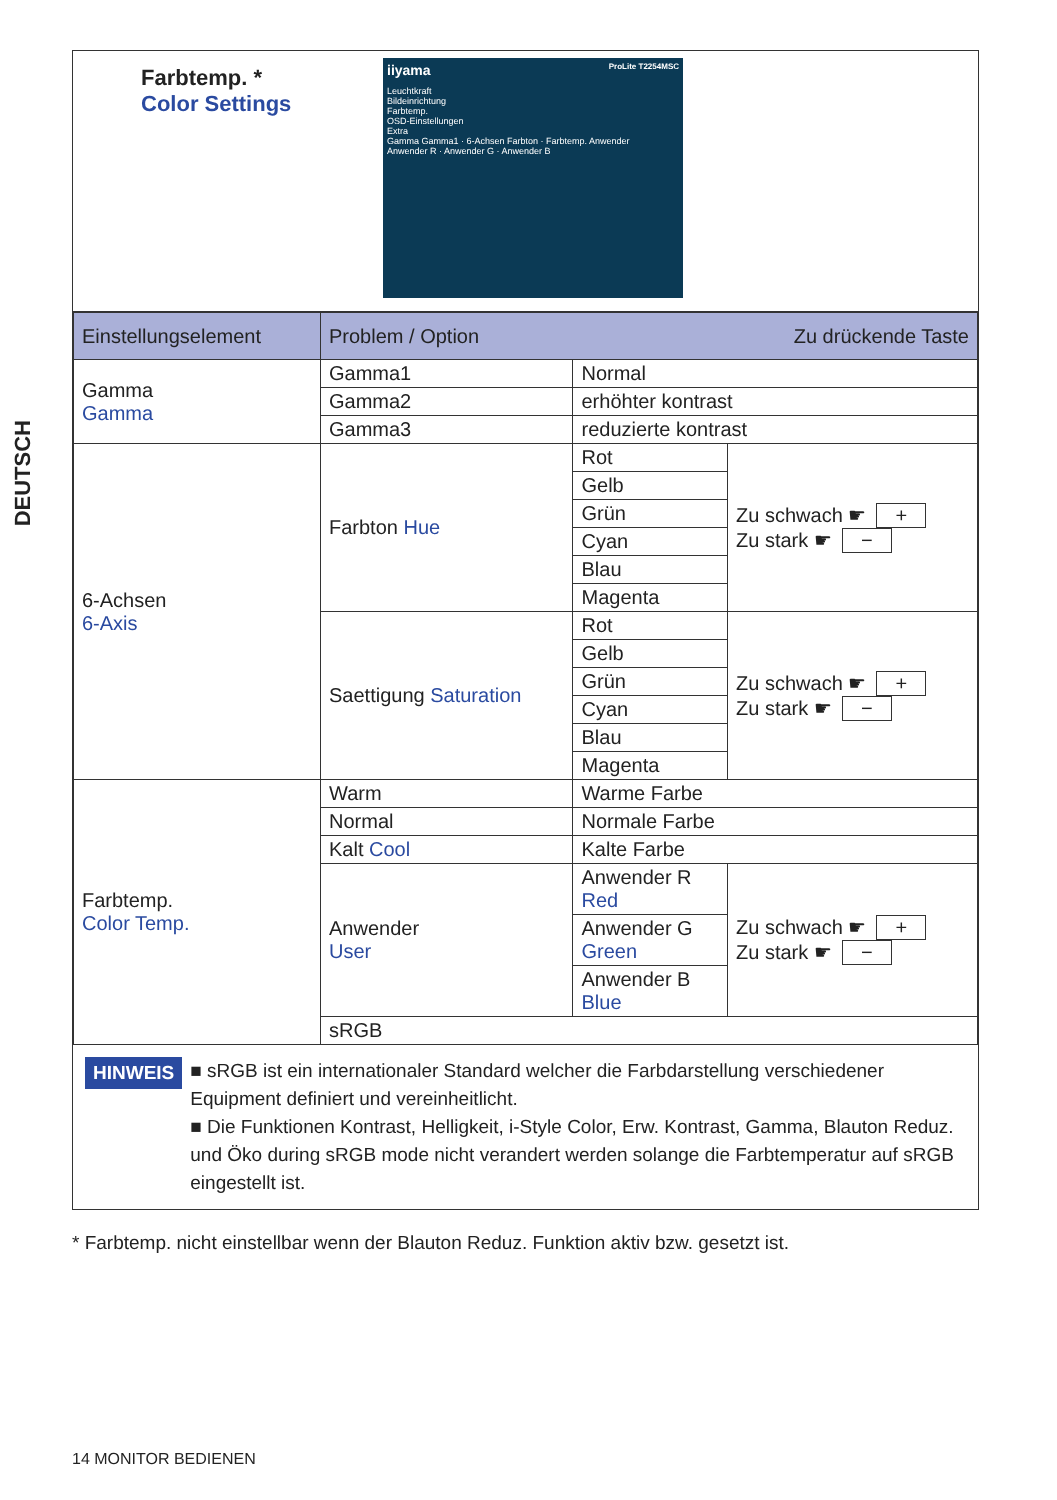DEUTSCH
Farbtemp. *
Color Settings
iiyama ProLite T2254MSC
Leuchtkraft
Bildeinrichtung
Farbtemp.
OSD-Einstellungen
Extra
Gamma Gamma1 · 6-Achsen Farbton · Farbtemp. Anwender
Anwender R · Anwender G · Anwender B
| Einstellungselement | Problem / Option Zu drückende Taste | | |
| --- | --- | --- | --- |
| Gamma Gamma | Gamma1 | Normal | |
| | Gamma2 | erhöhter kontrast | |
| | Gamma3 | reduzierte kontrast | |
| 6-Achsen 6-Axis | Farbton Hue | Rot | Zu schwach ☛ + Zu stark ☛ − |
| | | Gelb | |
| | | Grün | |
| | | Cyan | |
| | | Blau | |
| | | Magenta | |
| | Saettigung Saturation | Rot | Zu schwach ☛ + Zu stark ☛ − |
| | | Gelb | |
| | | Grün | |
| | | Cyan | |
| | | Blau | |
| | | Magenta | |
| Farbtemp. Color Temp. | Warm | Warme Farbe | |
| | Normal | Normale Farbe | |
| | Kalt Cool | Kalte Farbe | |
| | Anwender User | Anwender R Red | Zu schwach ☛ + Zu stark ☛ − |
| | | Anwender G Green | |
| | | Anwender B Blue | |
| | sRGB | | |
HINWEIS
■ sRGB ist ein internationaler Standard welcher die Farbdarstellung verschiedener Equipment definiert und vereinheitlicht.
■ Die Funktionen Kontrast, Helligkeit, i-Style Color, Erw. Kontrast, Gamma, Blauton Reduz. und Öko during sRGB mode nicht verandert werden solange die Farbtemperatur auf sRGB eingestellt ist.
* Farbtemp. nicht einstellbar wenn der Blauton Reduz. Funktion aktiv bzw. gesetzt ist.
14 MONITOR BEDIENEN